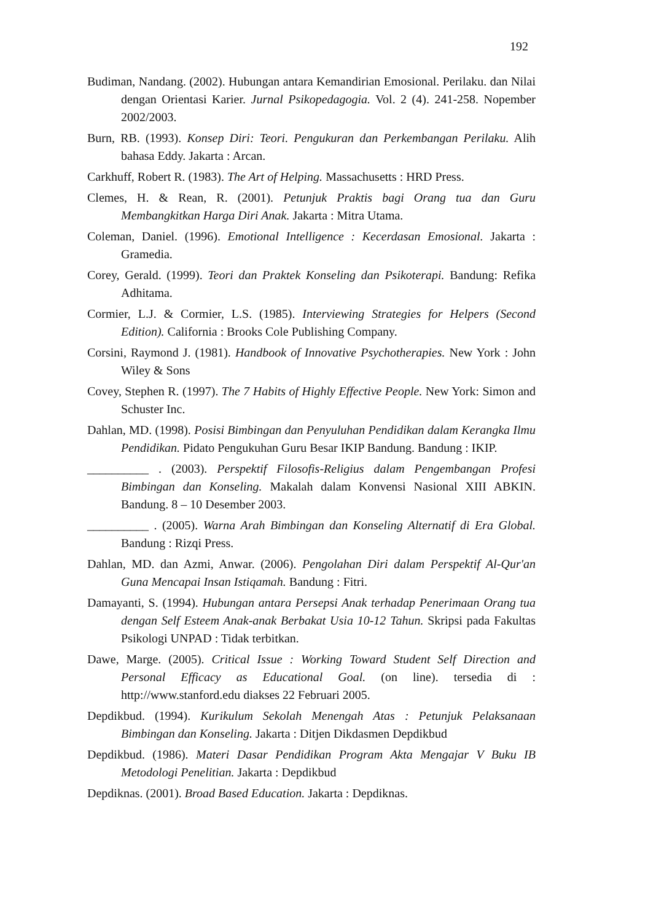192
Budiman, Nandang. (2002). Hubungan antara Kemandirian Emosional. Perilaku. dan Nilai dengan Orientasi Karier. Jurnal Psikopedagogia. Vol. 2 (4). 241-258. Nopember 2002/2003.
Burn, RB. (1993). Konsep Diri: Teori. Pengukuran dan Perkembangan Perilaku. Alih bahasa Eddy. Jakarta : Arcan.
Carkhuff, Robert R. (1983). The Art of Helping. Massachusetts : HRD Press.
Clemes, H. & Rean, R. (2001). Petunjuk Praktis bagi Orang tua dan Guru Membangkitkan Harga Diri Anak. Jakarta : Mitra Utama.
Coleman, Daniel. (1996). Emotional Intelligence : Kecerdasan Emosional. Jakarta : Gramedia.
Corey, Gerald. (1999). Teori dan Praktek Konseling dan Psikoterapi. Bandung: Refika Adhitama.
Cormier, L.J. & Cormier, L.S. (1985). Interviewing Strategies for Helpers (Second Edition). California : Brooks Cole Publishing Company.
Corsini, Raymond J. (1981). Handbook of Innovative Psychotherapies. New York : John Wiley & Sons
Covey, Stephen R. (1997). The 7 Habits of Highly Effective People. New York: Simon and Schuster Inc.
Dahlan, MD. (1998). Posisi Bimbingan dan Penyuluhan Pendidikan dalam Kerangka Ilmu Pendidikan. Pidato Pengukuhan Guru Besar IKIP Bandung. Bandung : IKIP.
__________ . (2003). Perspektif Filosofis-Religius dalam Pengembangan Profesi Bimbingan dan Konseling. Makalah dalam Konvensi Nasional XIII ABKIN. Bandung. 8 – 10 Desember 2003.
__________ . (2005). Warna Arah Bimbingan dan Konseling Alternatif di Era Global. Bandung : Rizqi Press.
Dahlan, MD. dan Azmi, Anwar. (2006). Pengolahan Diri dalam Perspektif Al-Qur'an Guna Mencapai Insan Istiqamah. Bandung : Fitri.
Damayanti, S. (1994). Hubungan antara Persepsi Anak terhadap Penerimaan Orang tua dengan Self Esteem Anak-anak Berbakat Usia 10-12 Tahun. Skripsi pada Fakultas Psikologi UNPAD : Tidak terbitkan.
Dawe, Marge. (2005). Critical Issue : Working Toward Student Self Direction and Personal Efficacy as Educational Goal. (on line). tersedia di : http://www.stanford.edu diakses 22 Februari 2005.
Depdikbud. (1994). Kurikulum Sekolah Menengah Atas : Petunjuk Pelaksanaan Bimbingan dan Konseling. Jakarta : Ditjen Dikdasmen Depdikbud
Depdikbud. (1986). Materi Dasar Pendidikan Program Akta Mengajar V Buku IB Metodologi Penelitian. Jakarta : Depdikbud
Depdiknas. (2001). Broad Based Education. Jakarta : Depdiknas.